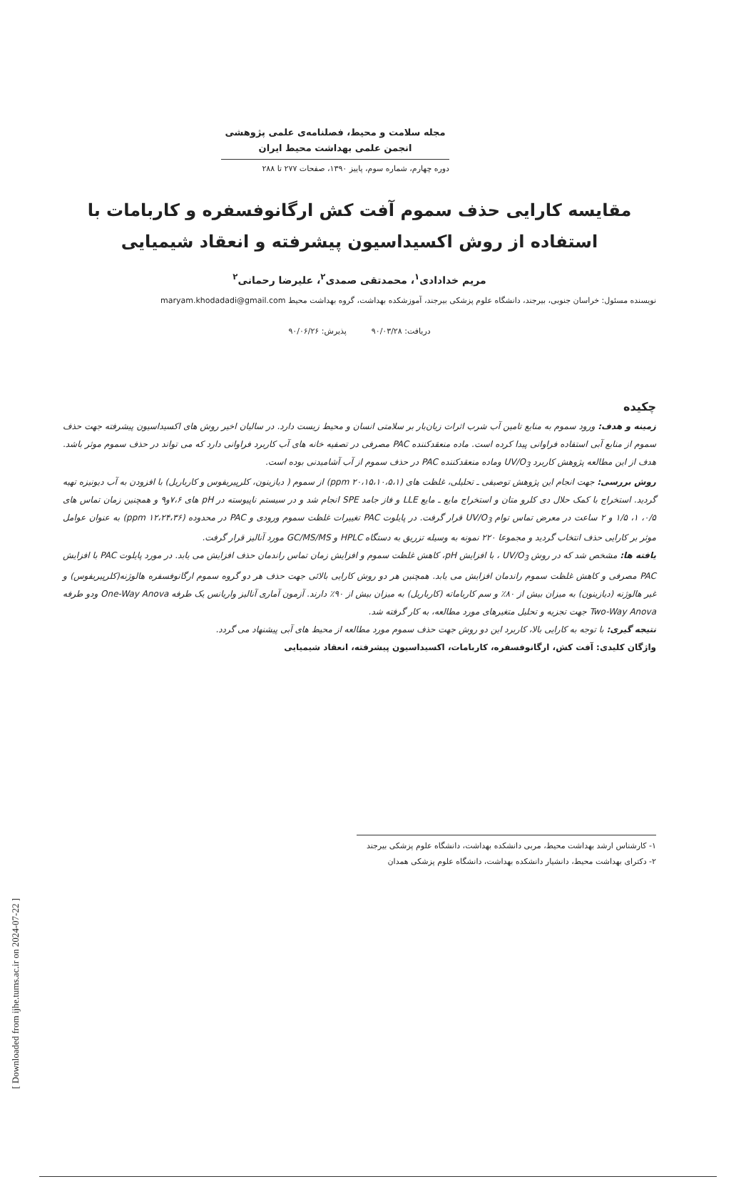مجله سلامت و محیط، فصلنامه‌ی علمی پژوهشی
انجمن علمی بهداشت محیط ایران
دوره چهارم، شماره سوم، پاییز ۱۳۹۰، صفحات ۲۷۷ تا ۲۸۸
مقایسه کارایی حذف سموم آفت کش ارگانوفسفره و کاربامات با استفاده از روش اکسیداسیون پیشرفته و انعقاد شیمیایی
مریم خدادادی<sup>۱</sup>، محمدتقی صمدی<sup>۲</sup>، علیرضا رحمانی<sup>۲</sup>
نویسنده مسئول: خراسان جنوبی، بیرجند، دانشگاه علوم پزشکی بیرجند، آموزشکده بهداشت، گروه بهداشت محیط maryam.khodadadi@gmail.com
دریافت: ۹۰/۰۳/۲۸ پذیرش: ۹۰/۰۶/۲۶
چکیده
زمینه و هدف: ورود سموم به منابع تامین آب شرب اثرات زیان‌بار بر سلامتی انسان و محیط زیست دارد. در سالیان اخیر روش های اکسیداسیون پیشرفته جهت حذف سموم از منابع آبی استفاده فراوانی پیدا کرده است. ماده منعقدکننده PAC مصرفی در تصفیه خانه های آب کاربرد فراوانی دارد که می تواند در حذف سموم موثر باشد. هدف از این مطالعه پژوهش کاربرد UV/O<sub>3</sub> وماده منعقدکننده PAC در حذف سموم از آب آشامیدنی بوده است.
روش بررسی: جهت انجام این پژوهش توصیفی ـ تحلیلی، غلظت های (ppm ۲۰،۱۵،۱۰،۵،۱) از سموم ( دیازینون، کلرپیریفوس و کارباریل) با افزودن به آب دیونیزه تهیه گردید. استخراج با کمک حلال دی کلرو متان و استخراج مایع ـ مایع LLE و فاز جامد SPE انجام شد و در سیستم ناپیوسته در pH های ۷،۶و۹ و همچنین زمان تماس های ۰/۵، ۱، ۱/۵ و ۲ ساعت در معرض تماس توام UV/O<sub>3</sub> قرار گرفت. در پایلوت PAC تغییرات غلظت سموم ورودی و PAC در محدوده (ppm ۱۲،۲۴،۳۶) به عنوان عوامل موثر بر کارایی حذف انتخاب گردید و مجموعا ۲۲۰ نمونه به وسیله تزریق به دستگاه HPLC و GC/MS/MS مورد آنالیز قرار گرفت.
یافته ها: مشخص شد که در روش UV/O<sub>3</sub> ، با افزایش pH، کاهش غلظت سموم و افزایش زمان تماس راندمان حذف افزایش می یابد. در مورد پایلوت PAC با افزایش PAC مصرفی و کاهش غلظت سموم راندمان افزایش می یابد. همچنین هر دو روش کارایی بالائی جهت حذف هر دو گروه سموم ارگانوفسفره هالوژنه(کلرپیریفوس) و غیر هالوژنه (دیازینون) به میزان بیش از ۸۰٪ و سم کارباماته (کارباریل) به میزان بیش از ۹۰٪ دارند. آزمون آماری آنالیز واریانس یک طرفه One-Way Anova ودو طرفه Two-Way Anova جهت تجزیه و تحلیل متغیرهای مورد مطالعه، به کار گرفته شد.
نتیجه گیری: با توجه به کارایی بالا، کاربرد این دو روش جهت حذف سموم مورد مطالعه از محیط های آبی پیشنهاد می گردد.
واژگان کلیدی: آفت کش، ارگانوفسفره، کاربامات، اکسیداسیون پیشرفته، انعقاد شیمیایی
۱- کارشناس ارشد بهداشت محیط، مربی دانشکده بهداشت، دانشگاه علوم پزشکی بیرجند
۲- دکترای بهداشت محیط، دانشیار دانشکده بهداشت، دانشگاه علوم پزشکی همدان
[ Downloaded from ijhe.tums.ac.ir on 2024-07-22 ]